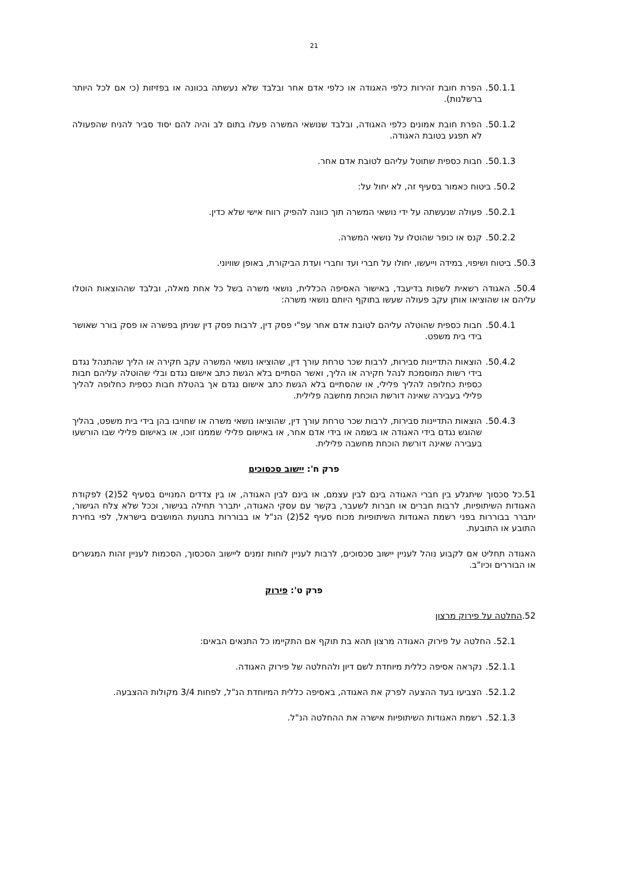21
50.1.1. הפרת חובת זהירות כלפי האגודה או כלפי אדם אחר ובלבד שלא נעשתה בכוונה או בפזיזות (כי אם לכל היותר ברשלנות).
50.1.2. הפרת חובת אמונים כלפי האגודה, ובלבד שנושאי המשרה פעלו בתום לב והיה להם יסוד סביר להניח שהפעולה לא תפגע בטובת האגודה.
50.1.3. חבות כספית שתוטל עליהם לטובת אדם אחר.
50.2. ביטוח כאמור בסעיף זה, לא יחול על:
50.2.1. פעולה שנעשתה על ידי נושאי המשרה תוך כוונה להפיק רווח אישי שלא כדין.
50.2.2. קנס או כופר שהוטלו על נושאי המשרה.
50.3. ביטוח ושיפוי, במידה וייעשו, יחולו על חברי ועד וחברי ועדת הביקורת, באופן שוויוני.
50.4. האגודה רשאית לשפות בדיעבד, באישור האסיפה הכללית, נושאי משרה בשל כל אחת מאלה, ובלבד שההוצאות הוטלו עליהם או שהוציאו אותן עקב פעולה שעשו בתוקף היותם נושאי משרה:
50.4.1. חבות כספית שהוטלה עליהם לטובת אדם אחר עפ"י פסק דין, לרבות פסק דין שניתן בפשרה או פסק בורר שאושר בידי בית משפט.
50.4.2. הוצאות התדיינות סבירות, לרבות שכר טרחת עורך דין, שהוציאו נושאי המשרה עקב חקירה או הליך שהתנהל נגדם בידי רשות המוסמכת לנהל חקירה או הליך, ואשר הסתיים בלא הגשת כתב אישום נגדם ובלי שהוטלה עליהם חבות כספית כחלופה להליך פלילי, או שהסתיים בלא הגשת כתב אישום נגדם אך בהטלת חבות כספית כחלופה להליך פלילי בעבירה שאינה דורשת הוכחת מחשבה פלילית.
50.4.3. הוצאות התדיינות סבירות, לרבות שכר טרחת עורך דין, שהוציאו נושאי משרה או שחויבו בהן בידי בית משפט, בהליך שהוגש נגדם בידי האגודה או בשמה או בידי אדם אחר, או באישום פלילי שממנו זוכו, או באישום פלילי שבו הורשעו בעבירה שאינה דורשת הוכחת מחשבה פלילית.
פרק ח': יישוב סכסוכים
51.כל סכסוך שיתגלע בין חברי האגודה בינם לבין עצמם, או בינם לבין האגודה, או בין צדדים המנויים בסעיף 52(2) לפקודת האגודות השיתופיות, לרבות חברים או חברות לשעבר, בקשר עם עסקי האגודה, יתברר תחילה בגישור, וככל שלא צלח הגישור, יתברר בבוררות בפני רשמת האגודות השיתופיות מכוח סעיף 52(2) הנ"ל או בבוררות בתנועת המושבים בישראל, לפי בחירת התובע או התובעת.
האגודה תחליט אם לקבוע נוהל לעניין יישוב סכסוכים, לרבות לעניין לוחות זמנים ליישוב הסכסוך, הסכמות לעניין זהות המגשרים או הבוררים וכיו"ב.
פרק ט': פירוק
52.החלטה על פירוק מרצון
52.1. החלטה על פירוק האגודה מרצון תהא בת תוקף אם התקיימו כל התנאים הבאים:
52.1.1. נקראה אסיפה כללית מיוחדת לשם דיון ולהחלטה של פירוק האגודה.
52.1.2. הצביעו בעד ההצעה לפרק את האגודה, באסיפה כללית המיוחדת הנ"ל, לפחות 3/4 מקולות ההצבעה.
52.1.3. רשמת האגודות השיתופיות אישרה את ההחלטה הנ"ל.